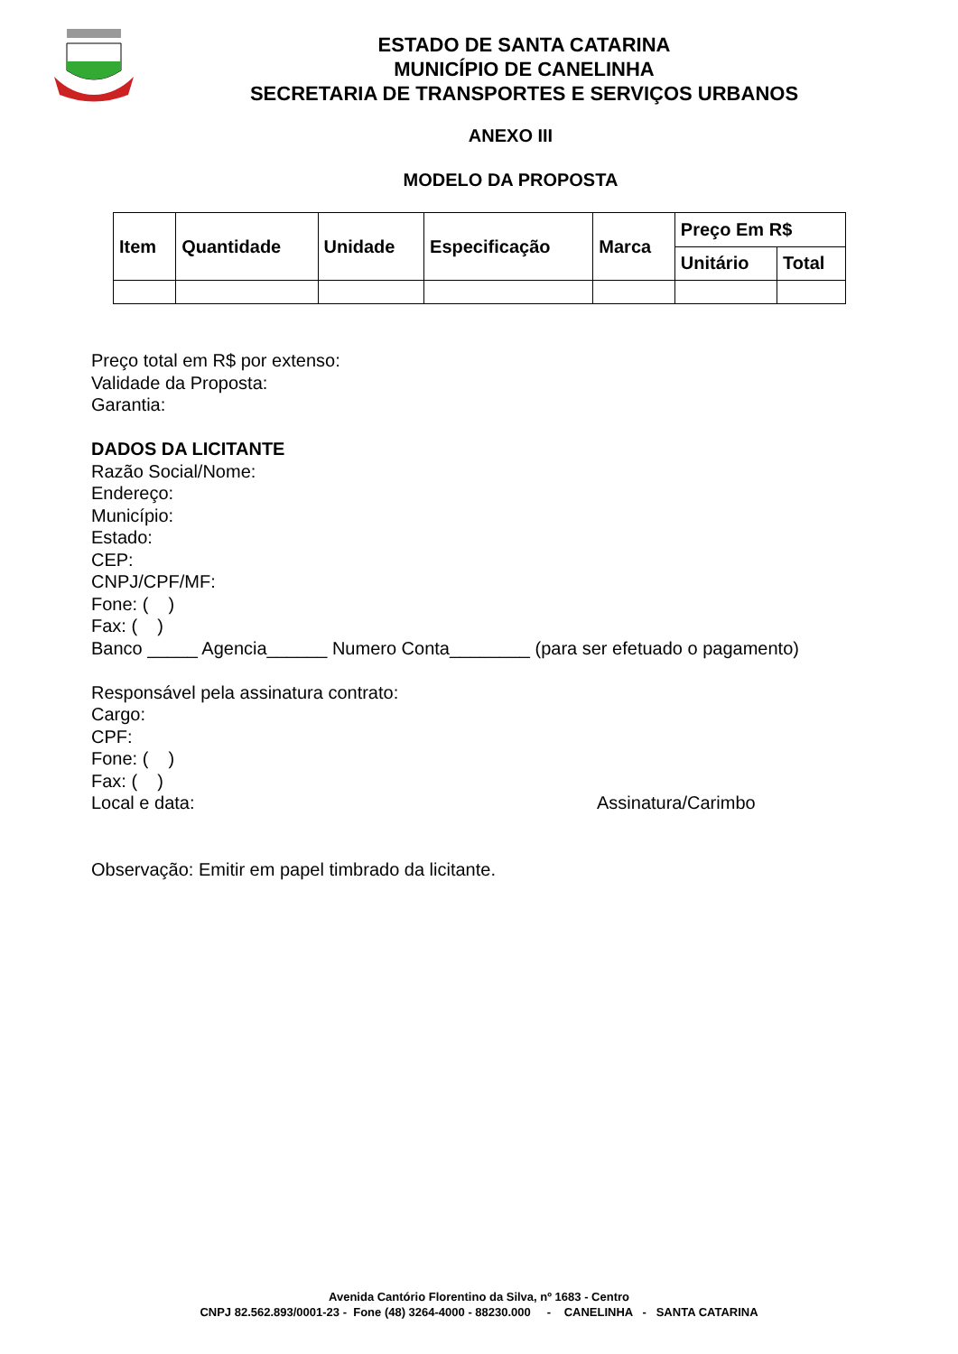ESTADO DE SANTA CATARINA
MUNICÍPIO DE CANELINHA
SECRETARIA DE TRANSPORTES E SERVIÇOS URBANOS
ANEXO III
MODELO DA PROPOSTA
| Item | Quantidade | Unidade | Especificação | Marca | Preço Em R$ | |
| --- | --- | --- | --- | --- | --- | --- |
| | | | | | Unitário | Total |
Preço total em R$ por extenso:
Validade da Proposta:
Garantia:
DADOS DA LICITANTE
Razão Social/Nome:
Endereço:
Município:
Estado:
CEP:
CNPJ/CPF/MF:
Fone: ( )
Fax: ( )
Banco _____ Agencia______ Numero Conta________ (para ser efetuado o pagamento)
Responsável pela assinatura contrato:
Cargo:
CPF:
Fone: ( )
Fax: ( )
Local e data: Assinatura/Carimbo
Observação: Emitir em papel timbrado da licitante.
Avenida Cantório Florentino da Silva, nº 1683 - Centro
CNPJ 82.562.893/0001-23 - Fone (48) 3264-4000 - 88230.000 - CANELINHA - SANTA CATARINA